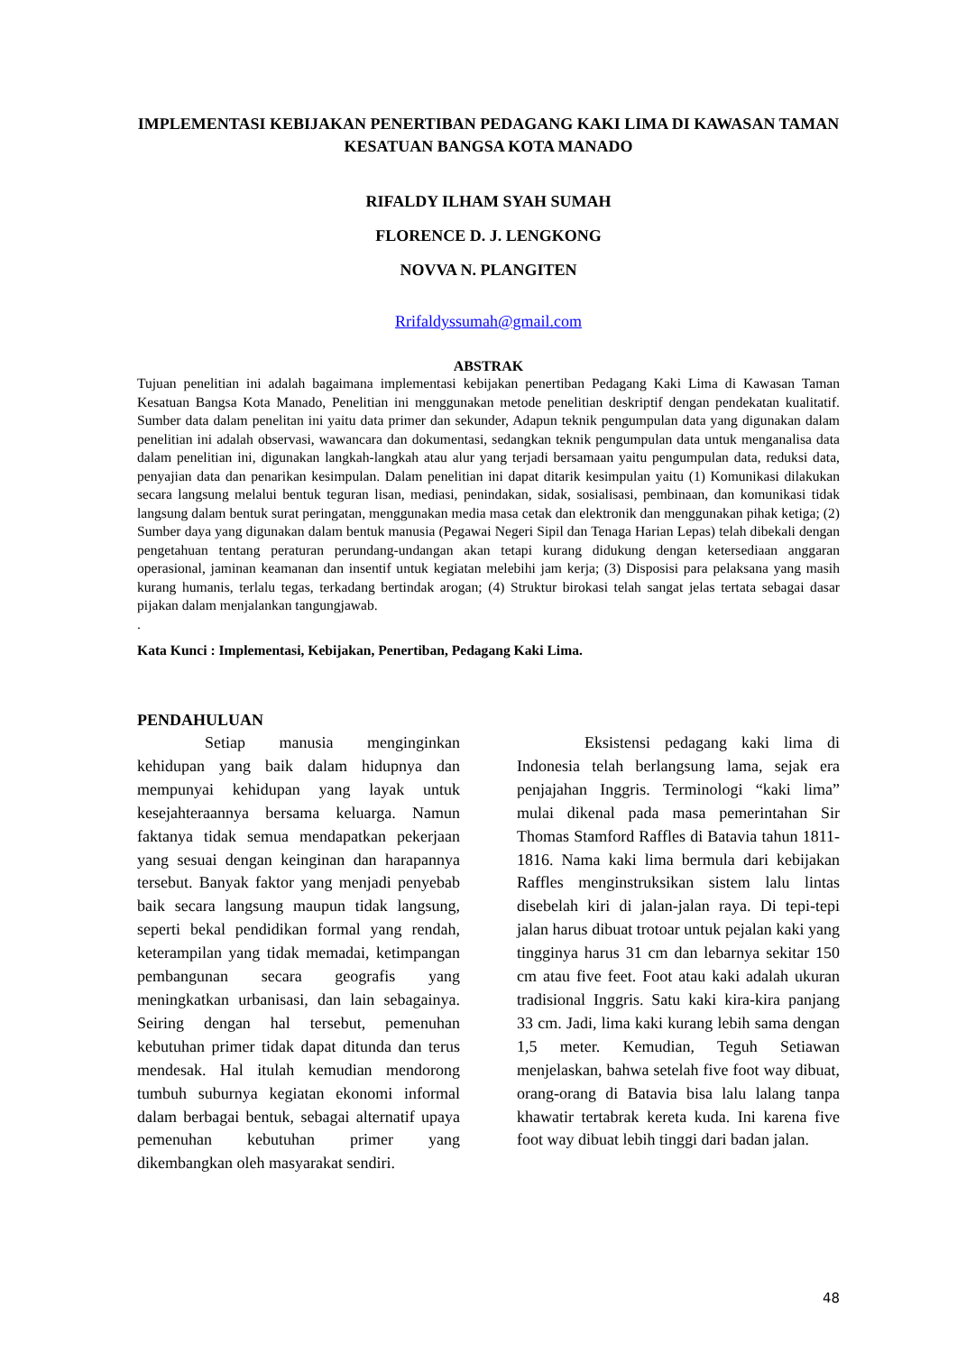IMPLEMENTASI KEBIJAKAN PENERTIBAN PEDAGANG KAKI LIMA DI KAWASAN TAMAN KESATUAN BANGSA KOTA MANADO
RIFALDY ILHAM SYAH SUMAH
FLORENCE D. J. LENGKONG
NOVVA N. PLANGITEN
Rrifaldyssumah@gmail.com
ABSTRAK
Tujuan penelitian ini adalah bagaimana implementasi kebijakan penertiban Pedagang Kaki Lima di Kawasan Taman Kesatuan Bangsa Kota Manado, Penelitian ini menggunakan metode penelitian deskriptif dengan pendekatan kualitatif. Sumber data dalam penelitan ini yaitu data primer dan sekunder, Adapun teknik pengumpulan data yang digunakan dalam penelitian ini adalah observasi, wawancara dan dokumentasi, sedangkan teknik pengumpulan data untuk menganalisa data dalam penelitian ini, digunakan langkah-langkah atau alur yang terjadi bersamaan yaitu pengumpulan data, reduksi data, penyajian data dan penarikan kesimpulan. Dalam penelitian ini dapat ditarik kesimpulan yaitu (1) Komunikasi dilakukan secara langsung melalui bentuk teguran lisan, mediasi, penindakan, sidak, sosialisasi, pembinaan, dan komunikasi tidak langsung dalam bentuk surat peringatan, menggunakan media masa cetak dan elektronik dan menggunakan pihak ketiga; (2) Sumber daya yang digunakan dalam bentuk manusia (Pegawai Negeri Sipil dan Tenaga Harian Lepas) telah dibekali dengan pengetahuan tentang peraturan perundang-undangan akan tetapi kurang didukung dengan ketersediaan anggaran operasional, jaminan keamanan dan insentif untuk kegiatan melebihi jam kerja; (3) Disposisi para pelaksana yang masih kurang humanis, terlalu tegas, terkadang bertindak arogan; (4) Struktur birokasi telah sangat jelas tertata sebagai dasar pijakan dalam menjalankan tangungjawab.
.
Kata Kunci : Implementasi, Kebijakan, Penertiban, Pedagang Kaki Lima.
PENDAHULUAN
Setiap manusia menginginkan kehidupan yang baik dalam hidupnya dan mempunyai kehidupan yang layak untuk kesejahteraannya bersama keluarga. Namun faktanya tidak semua mendapatkan pekerjaan yang sesuai dengan keinginan dan harapannya tersebut. Banyak faktor yang menjadi penyebab baik secara langsung maupun tidak langsung, seperti bekal pendidikan formal yang rendah, keterampilan yang tidak memadai, ketimpangan pembangunan secara geografis yang meningkatkan urbanisasi, dan lain sebagainya. Seiring dengan hal tersebut, pemenuhan kebutuhan primer tidak dapat ditunda dan terus mendesak. Hal itulah kemudian mendorong tumbuh suburnya kegiatan ekonomi informal dalam berbagai bentuk, sebagai alternatif upaya pemenuhan kebutuhan primer yang dikembangkan oleh masyarakat sendiri.
Eksistensi pedagang kaki lima di Indonesia telah berlangsung lama, sejak era penjajahan Inggris. Terminologi “kaki lima” mulai dikenal pada masa pemerintahan Sir Thomas Stamford Raffles di Batavia tahun 1811-1816. Nama kaki lima bermula dari kebijakan Raffles menginstruksikan sistem lalu lintas disebelah kiri di jalan-jalan raya. Di tepi-tepi jalan harus dibuat trotoar untuk pejalan kaki yang tingginya harus 31 cm dan lebarnya sekitar 150 cm atau five feet. Foot atau kaki adalah ukuran tradisional Inggris. Satu kaki kira-kira panjang 33 cm. Jadi, lima kaki kurang lebih sama dengan 1,5 meter. Kemudian, Teguh Setiawan menjelaskan, bahwa setelah five foot way dibuat, orang-orang di Batavia bisa lalu lalang tanpa khawatir tertabrak kereta kuda. Ini karena five foot way dibuat lebih tinggi dari badan jalan.
48